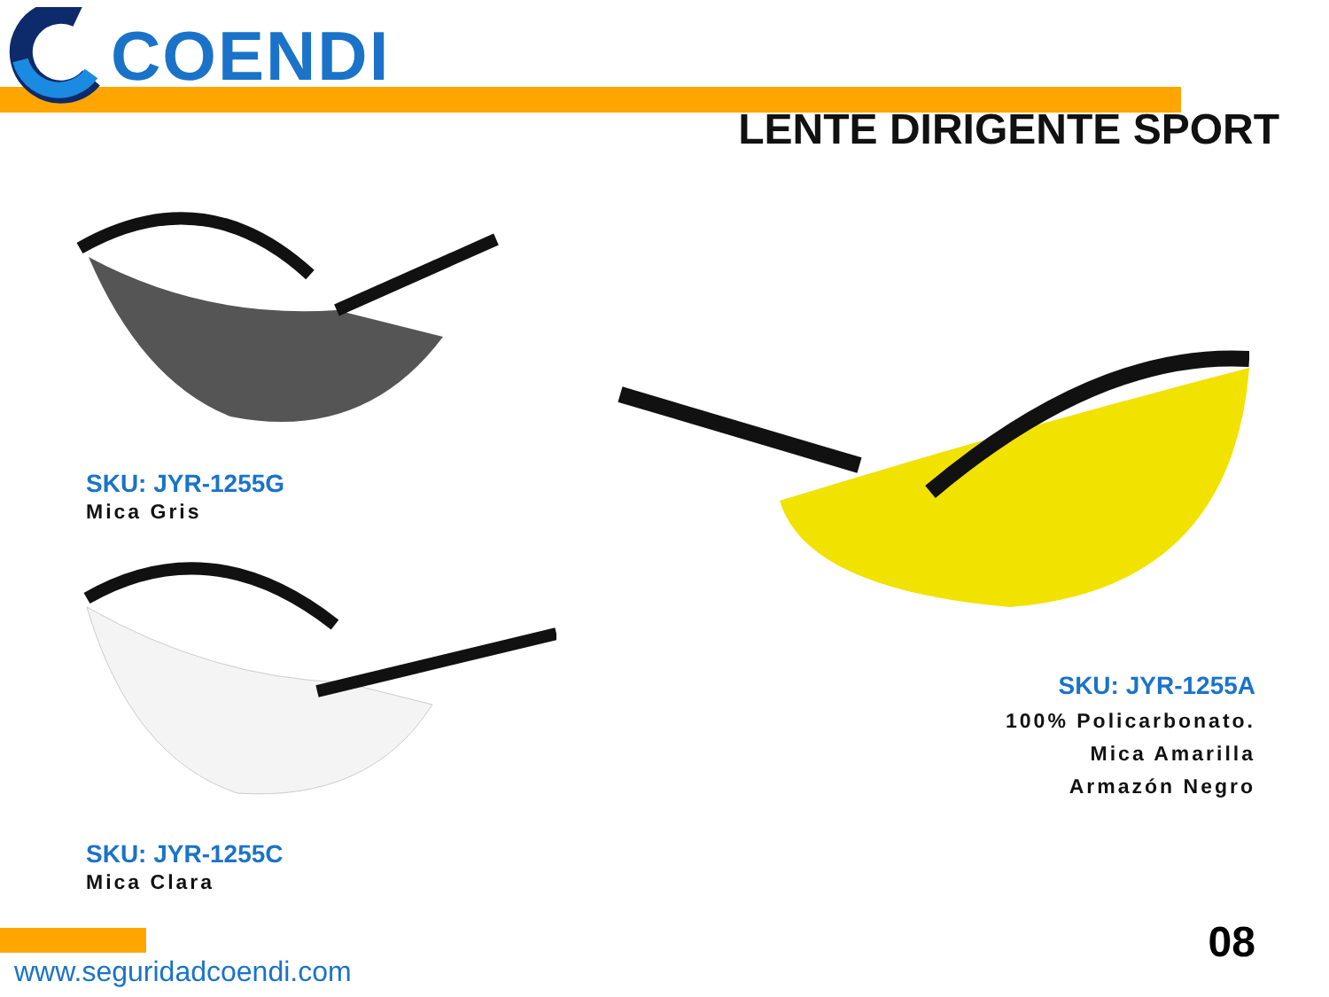COENDI
LENTE DIRIGENTE SPORT
SKU: JYR-1255G
Mica Gris
SKU: JYR-1255C
Mica Clara
SKU: JYR-1255A
100% Policarbonato.
Mica Amarilla
Armazón Negro
www.seguridadcoendi.com
08